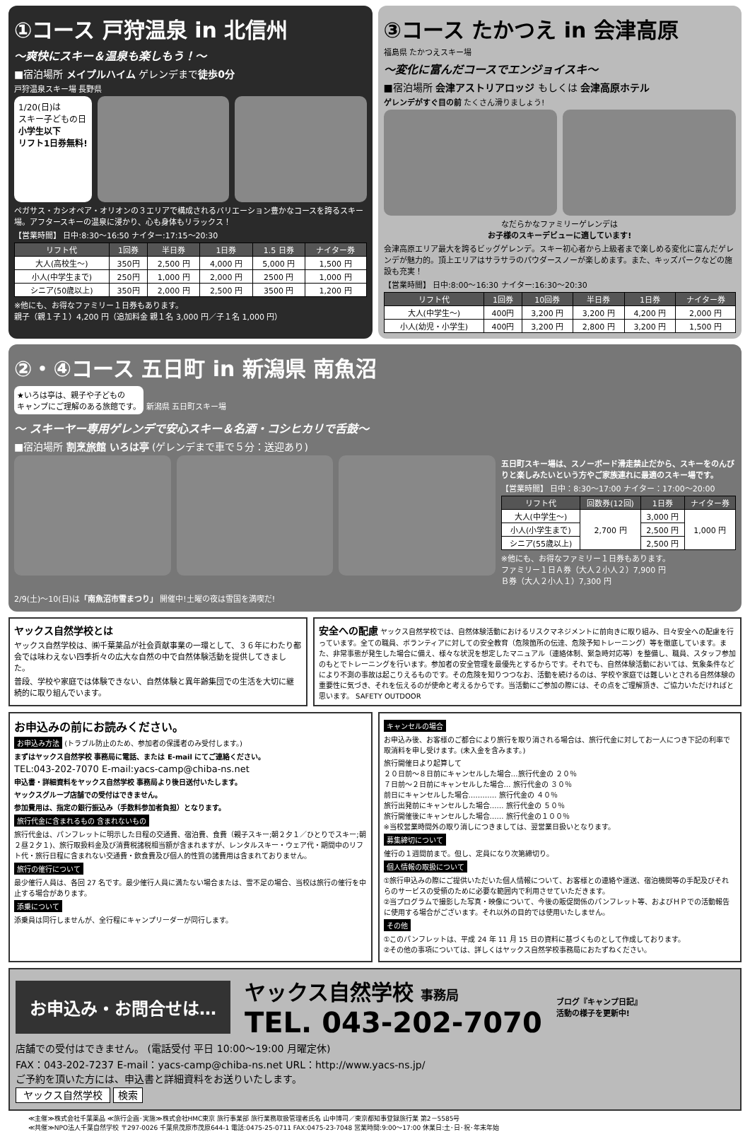①コース 戸狩温泉 in 北信州
～爽快にスキー＆温泉も楽しもう！～
■宿泊場所 メイプルハイム ゲレンデまで徒歩0分
戸狩温泉スキー場 長野県
1/20(日)は
スキー子どもの日
小学生以下
リフト1日券無料!
ペガサス・カシオペア・オリオンの３エリアで構成されるバリエーション豊かなコースを誇るスキー場。アフタースキーの温泉に浸かり、心も身体もリラックス！
【営業時間】 日中:8:30～16:50 ナイター:17:15～20:30
| リフト代 | 1回券 | 半日券 | 1日券 | 1.5 日券 | ナイター券 |
| --- | --- | --- | --- | --- | --- |
| 大人(高校生～) | 350円 | 2,500 円 | 4,000 円 | 5,000 円 | 1,500 円 |
| 小人(中学生まで) | 250円 | 1,000 円 | 2,000 円 | 2500 円 | 1,000 円 |
| シニア(50歳以上) | 350円 | 2,000 円 | 2,500 円 | 3500 円 | 1,200 円 |
※他にも、お得なファミリー１日券もあります。
親子（親１子１）4,200 円（追加料金 親１名 3,000 円／子１名 1,000 円）
③コース たかつえ in 会津高原
福島県 たかつえスキー場
～変化に富んだコースでエンジョイスキ～
■宿泊場所 会津アストリアロッジ もしくは 会津高原ホテル
ゲレンデがすぐ目の前 たくさん滑りましょう!
なだらかなファミリーゲレンデは
お子様のスキーデビューに適しています!
会津高原エリア最大を誇るビッグゲレンデ。スキー初心者から上級者まで楽しめる変化に富んだゲレンデが魅力的。頂上エリアはサラサラのパウダースノーが楽しめます。また、キッズパークなどの施設も充実！
【営業時間】 日中:8:00～16:30 ナイター:16:30～20:30
| リフト代 | 1回券 | 10回券 | 半日券 | 1日券 | ナイター券 |
| --- | --- | --- | --- | --- | --- |
| 大人(中学生～) | 400円 | 3,200 円 | 3,200 円 | 4,200 円 | 2,000 円 |
| 小人(幼児・小学生) | 400円 | 3,200 円 | 2,800 円 | 3,200 円 | 1,500 円 |
②・④コース 五日町 in 新潟県 南魚沼
★いろは亭は、親子や子どもの
キャンプにご理解のある旅館です。
新潟県 五日町スキー場
～ スキーヤー専用ゲレンデで安心スキー＆名酒・コシヒカリで舌鼓～
■宿泊場所 割烹旅館 いろは亭 (ゲレンデまで車で５分：送迎あり)
五日町スキー場は、スノーボード滑走禁止だから、スキーをのんびりと楽しみたいという方やご家族連れに最適のスキー場です。
【営業時間】 日中：8:30～17:00 ナイター：17:00～20:00
| リフト代 | 回数券(12回) | 1日券 | ナイター券 |
| --- | --- | --- | --- |
| 大人(中学生～) | 2,700 円 | 3,000 円 | 1,000 円 |
| 小人(小学生まで) | | 2,500 円 | |
| シニア(55歳以上) | | 2,500 円 | |
※他にも、お得なファミリー１日券もあります。
ファミリー１日Ａ券（大人２小人２）7,900 円
Ｂ券（大人２小人１）7,300 円
2/9(土)～10(日)は「南魚沼市雪まつり」 開催中!土曜の夜は雪国を満喫だ!
ヤックス自然学校とは
ヤックス自然学校は、㈱千葉薬品が社会貢献事業の一環として、３６年にわたり都会では味わえない四季折々の広大な自然の中で自然体験活動を提供してきました。
普段、学校や家庭では体験できない、自然体験と異年齢集団での生活を大切に継続的に取り組んでいます。
安全への配慮 ヤックス自然学校では、自然体験活動におけるリスクマネジメントに前向きに取り組み、日々安全への配慮を行っています。全ての職員、ボランティアに対しての安全教育（危険箇所の伝達、危険予知トレーニング）等を徹底しています。また、非常事態が発生した場合に備え、様々な状況を想定したマニュアル（連絡体制、緊急時対応等）を整備し、職員、スタッフ参加のもとでトレーニングを行います。参加者の安全管理を最優先とするからです。それでも、自然体験活動においては、気象条件などにより不測の事故は起こりえるものです。その危険を知りつつなお、活動を続けるのは、学校や家庭では難しいとされる自然体験の重要性に気づき、それを伝えるのが使命と考えるからです。当活動にご参加の際には、その点をご理解頂き、ご協力いただければと思います。 SAFETY OUTDOOR
お申込みの前にお読みください。
お申込み方法 (トラブル防止のため、参加者の保護者のみ受付します。)
まずはヤックス自然学校 事務局に電話、または E-mail にてご連絡ください。
TEL:043-202-7070 E-mail:yacs-camp@chiba-ns.net
申込書・詳細資料をヤックス自然学校 事務局より後日送付いたします。
ヤックスグループ店舗での受付はできません。
参加費用は、指定の銀行振込み（手数料参加者負担）となります。
旅行代金に含まれるもの 含まれないもの
旅行代金は、パンフレットに明示した日程の交通費、宿泊費、食費（親子スキー;朝２夕１／ひとりでスキー;朝２昼２夕１)、旅行取扱料金及び消費税諸税相当額が含まれますが、レンタルスキー・ウェア代・期間中のリフト代・旅行日程に含まれない交通費・飲食費及び個人的性質の諸費用は含まれておりません。
旅行の催行について
最少催行人員は、各回 27 名です。最少催行人員に満たない場合または、雪不足の場合、当校は旅行の催行を中止する場合があります。
添乗について
添乗員は同行しませんが、全行程にキャンプリーダーが同行します。
キャンセルの場合
お申込み後、お客様のご都合により旅行を取り消される場合は、旅行代金に対してお一人につき下記の利率で取消料を申し受けます。(未入金を含みます。)
旅行開催日より起算して
２０日前～８日前にキャンセルした場合…旅行代金の ２０％
７日前～２日前にキャンセルした場合… 旅行代金の ３０％
前日にキャンセルした場合………… 旅行代金の ４０％
旅行出発前にキャンセルした場合…… 旅行代金の ５０％
旅行開催後にキャンセルした場合…… 旅行代金の１００％
※当校営業時間外の取り消しにつきましては、翌営業日扱いとなります。
募集締切について
催行の１週間前まで。但し、定員になり次第締切り。
個人情報の取扱について
①旅行申込みの際にご提供いただいた個人情報について、お客様との連絡や運送、宿泊機関等の手配及びそれらのサービスの受領のために必要な範囲内で利用させていただきます。
②当プログラムで撮影した写真・映像について、今後の販促関係のパンフレット等、およびＨＰでの活動報告に使用する場合がございます。それ以外の目的では使用いたしません。
その他
①このパンフレットは、平成 24 年 11 月 15 日の資料に基づくものとして作成しております。
②その他の事項については、詳しくはヤックス自然学校事務局におたずねください。
お申込み・お問合せは…
ヤックス自然学校 事務局
TEL. 043-202-7070
ブログ『キャンプ日記』
活動の様子を更新中!
店舗での受付はできません。 (電話受付 平日 10:00～19:00 月曜定休)
FAX：043-202-7237 E-mail：yacs-camp@chiba-ns.net URL：http://www.yacs-ns.jp/
ご予約を頂いた方には、申込書と詳細資料をお送りいたします。
ヤックス自然学校 検索
≪主催≫株式会社千葉薬品 ≪旅行企画･実施≫株式会社HMC東京 旅行事業部 旅行業務取扱管理者氏名 山中博司／東京都知事登録旅行業 第2－5585号
≪共催≫NPO法人千葉自然学校 〒297-0026 千葉県茂原市茂原644-1 電話:0475-25-0711 FAX:0475-23-7048 営業時間:9:00～17:00 休業日:土･日･祝･年末年始